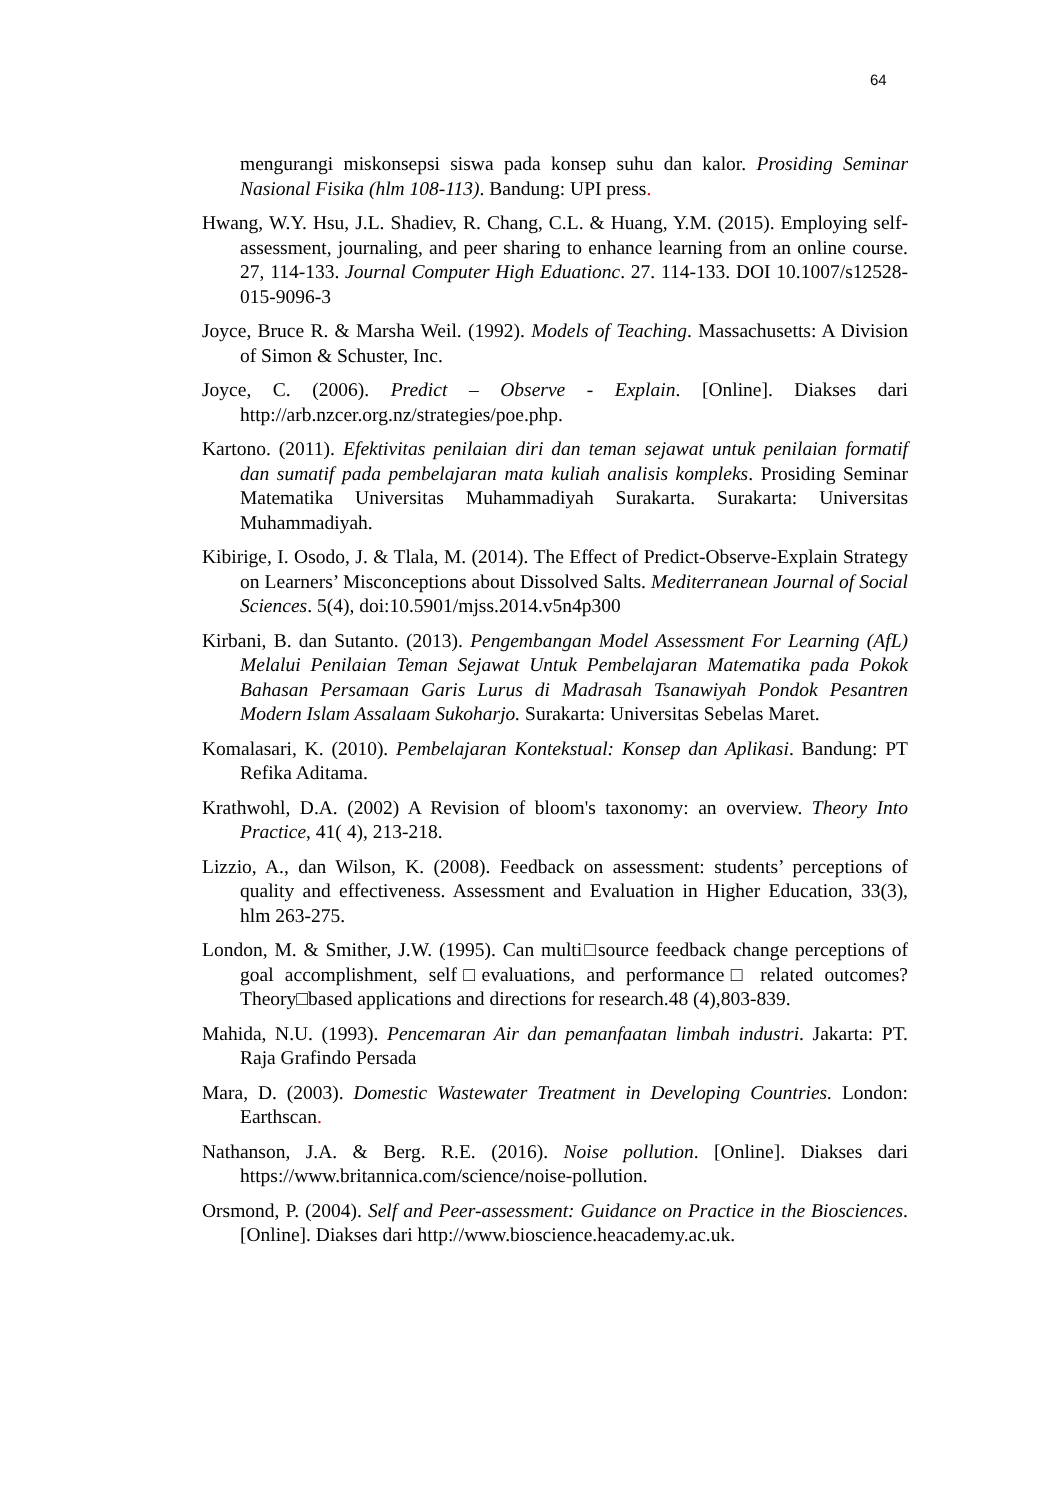64
mengurangi miskonsepsi siswa pada konsep suhu dan kalor. Prosiding Seminar Nasional Fisika (hlm 108-113). Bandung: UPI press.
Hwang, W.Y. Hsu, J.L. Shadiev, R. Chang, C.L. & Huang, Y.M. (2015). Employing self-assessment, journaling, and peer sharing to enhance learning from an online course. 27, 114-133. Journal Computer High Eduationc. 27. 114-133. DOI 10.1007/s12528-015-9096-3
Joyce, Bruce R. & Marsha Weil. (1992). Models of Teaching. Massachusetts: A Division of Simon & Schuster, Inc.
Joyce, C. (2006). Predict – Observe - Explain. [Online]. Diakses dari http://arb.nzcer.org.nz/strategies/poe.php.
Kartono. (2011). Efektivitas penilaian diri dan teman sejawat untuk penilaian formatif dan sumatif pada pembelajaran mata kuliah analisis kompleks. Prosiding Seminar Matematika Universitas Muhammadiyah Surakarta. Surakarta: Universitas Muhammadiyah.
Kibirige, I. Osodo, J. & Tlala, M. (2014). The Effect of Predict-Observe-Explain Strategy on Learners’ Misconceptions about Dissolved Salts. Mediterranean Journal of Social Sciences. 5(4), doi:10.5901/mjss.2014.v5n4p300
Kirbani, B. dan Sutanto. (2013). Pengembangan Model Assessment For Learning (AfL) Melalui Penilaian Teman Sejawat Untuk Pembelajaran Matematika pada Pokok Bahasan Persamaan Garis Lurus di Madrasah Tsanawiyah Pondok Pesantren Modern Islam Assalaam Sukoharjo. Surakarta: Universitas Sebelas Maret.
Komalasari, K. (2010). Pembelajaran Kontekstual: Konsep dan Aplikasi. Bandung: PT Refika Aditama.
Krathwohl, D.A. (2002) A Revision of bloom's taxonomy: an overview. Theory Into Practice, 41( 4), 213-218.
Lizzio, A., dan Wilson, K. (2008). Feedback on assessment: students’ perceptions of quality and effectiveness. Assessment and Evaluation in Higher Education, 33(3), hlm 263-275.
London, M. & Smither, J.W. (1995). Can multi□source feedback change perceptions of goal accomplishment, self□evaluations, and performance□ related outcomes? Theory□based applications and directions for research.48 (4),803-839.
Mahida, N.U. (1993). Pencemaran Air dan pemanfaatan limbah industri. Jakarta: PT. Raja Grafindo Persada
Mara, D. (2003). Domestic Wastewater Treatment in Developing Countries. London: Earthscan.
Nathanson, J.A. & Berg. R.E. (2016). Noise pollution. [Online]. Diakses dari https://www.britannica.com/science/noise-pollution.
Orsmond, P. (2004). Self and Peer-assessment: Guidance on Practice in the Biosciences. [Online]. Diakses dari http://www.bioscience.heacademy.ac.uk.